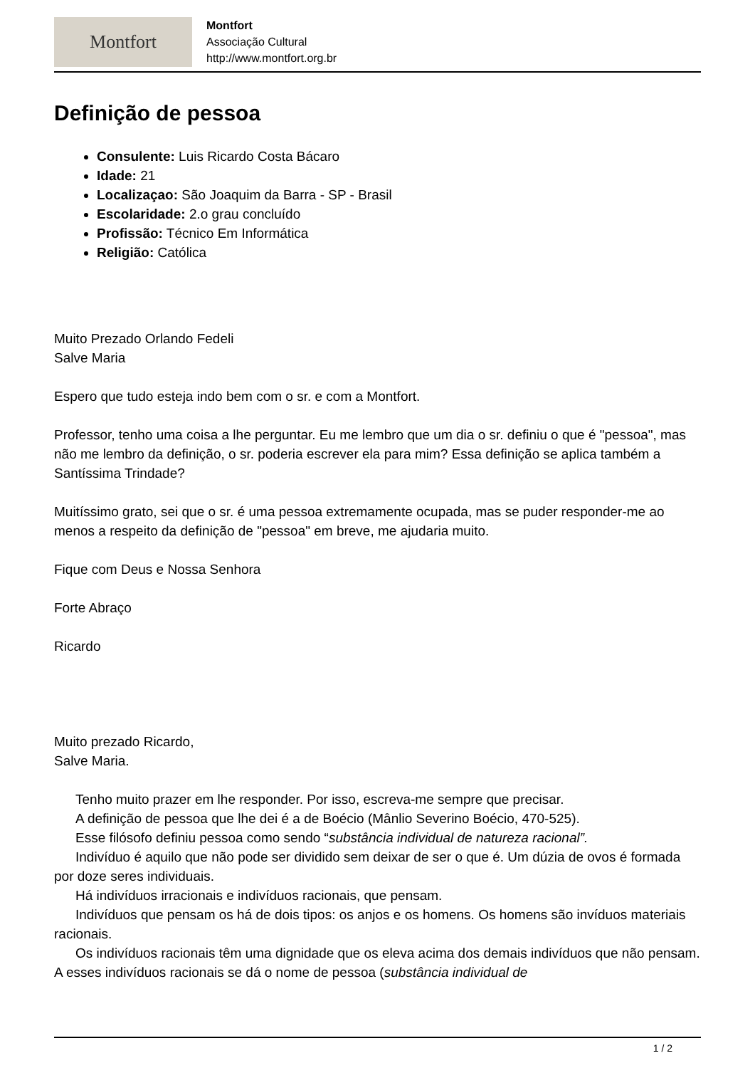Montfort
Montfort
Associação Cultural
http://www.montfort.org.br
Definição de pessoa
Consulente: Luis Ricardo Costa Bácaro
Idade: 21
Localizaçao: São Joaquim da Barra - SP - Brasil
Escolaridade: 2.o grau concluído
Profissão: Técnico Em Informática
Religião: Católica
Muito Prezado Orlando Fedeli
Salve Maria
Espero que tudo esteja indo bem com o sr. e com a Montfort.
Professor, tenho uma coisa a lhe perguntar. Eu me lembro que um dia o sr. definiu o que é "pessoa", mas não me lembro da definição, o sr. poderia escrever ela para mim? Essa definição se aplica também a Santíssima Trindade?
Muitíssimo grato, sei que o sr. é uma pessoa extremamente ocupada, mas se puder responder-me ao menos a respeito da definição de "pessoa" em breve, me ajudaria muito.
Fique com Deus e Nossa Senhora
Forte Abraço
Ricardo
Muito prezado Ricardo,
Salve Maria.
Tenho muito prazer em lhe responder. Por isso, escreva-me sempre que precisar.
A definição de pessoa que lhe dei é a de Boécio (Mânlio Severino Boécio, 470-525).
Esse filósofo definiu pessoa como sendo “substância individual de natureza racional”.
Indivíduo é aquilo que não pode ser dividido sem deixar de ser o que é. Um dúzia de ovos é formada por doze seres individuais.
Há indivíduos irracionais e indivíduos racionais, que pensam.
Indivíduos que pensam os há de dois tipos: os anjos e os homens. Os homens são invíduos materiais racionais.
Os indivíduos racionais têm uma dignidade que os eleva acima dos demais indivíduos que não pensam. A esses indivíduos racionais se dá o nome de pessoa (substância individual de
1 / 2